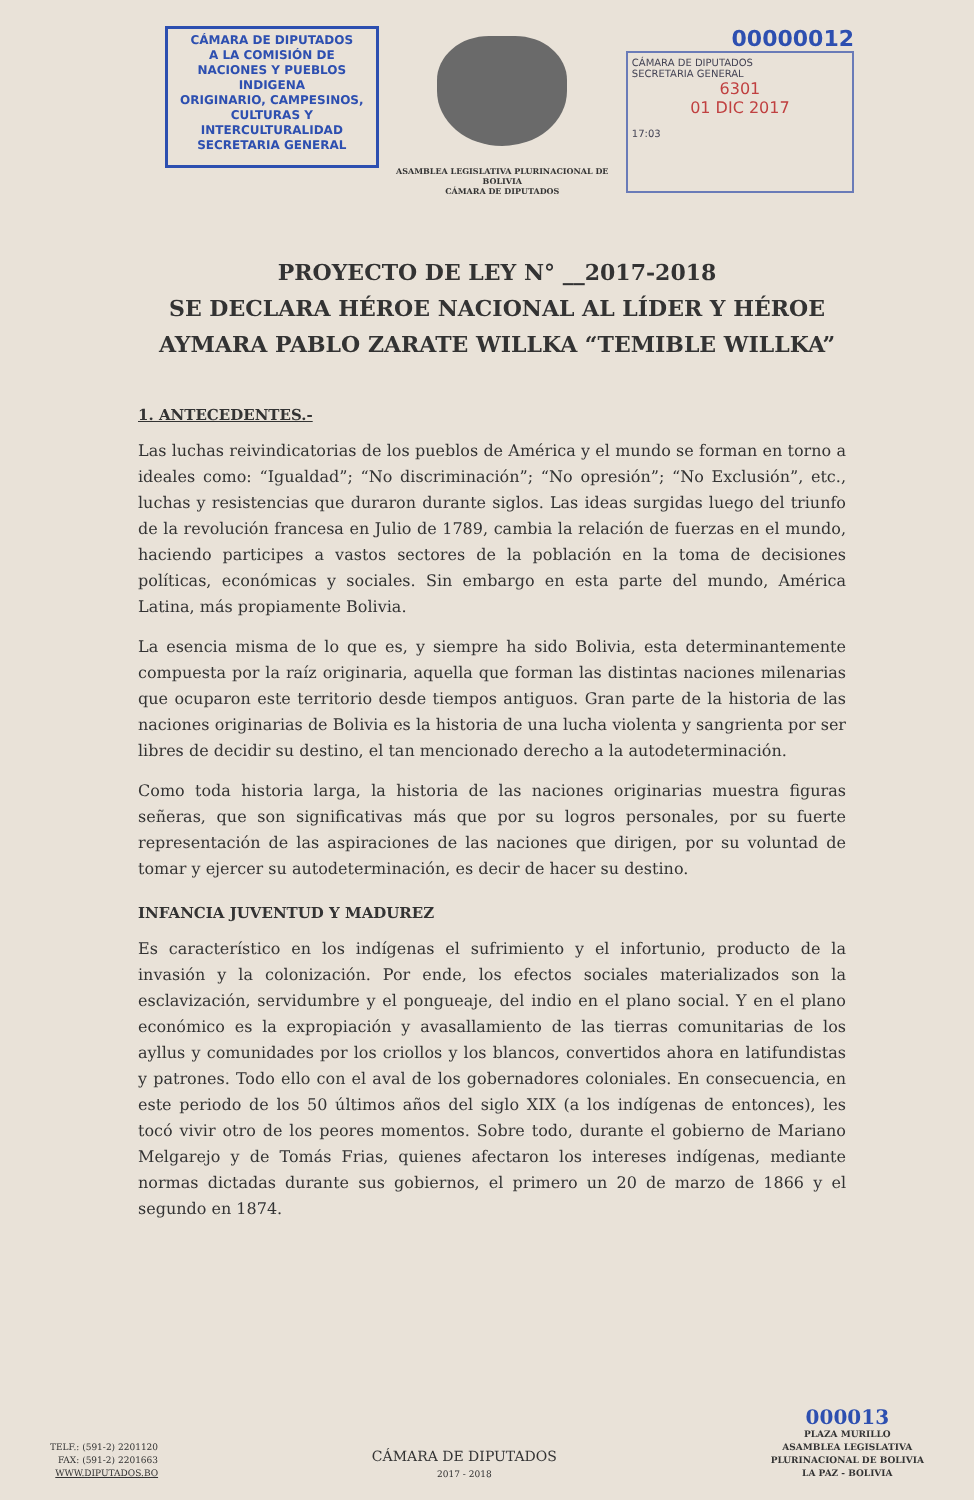CÁMARA DE DIPUTADOS
A LA COMISIÓN DE
NACIONES Y PUEBLOS INDIGENA
ORIGINARIO, CAMPESINOS,
CULTURAS Y INTERCULTURALIDAD
SECRETARIA GENERAL
ASAMBLEA LEGISLATIVA PLURINACIONAL DE BOLIVIA
CÁMARA DE DIPUTADOS
00000012
CÁMARA DE DIPUTADOS
SECRETARIA GENERAL
6301
01 DIC 2017
17:03
PROYECTO DE LEY N° __2017-2018
SE DECLARA HÉROE NACIONAL AL LÍDER Y HÉROE AYMARA PABLO ZARATE WILLKA “TEMIBLE WILLKA”
1. ANTECEDENTES.-
Las luchas reivindicatorias de los pueblos de América y el mundo se forman en torno a ideales como: “Igualdad”; “No discriminación”; “No opresión”; “No Exclusión”, etc., luchas y resistencias que duraron durante siglos. Las ideas surgidas luego del triunfo de la revolución francesa en Julio de 1789, cambia la relación de fuerzas en el mundo, haciendo participes a vastos sectores de la población en la toma de decisiones políticas, económicas y sociales. Sin embargo en esta parte del mundo, América Latina, más propiamente Bolivia.
La esencia misma de lo que es, y siempre ha sido Bolivia, esta determinantemente compuesta por la raíz originaria, aquella que forman las distintas naciones milenarias que ocuparon este territorio desde tiempos antiguos. Gran parte de la historia de las naciones originarias de Bolivia es la historia de una lucha violenta y sangrienta por ser libres de decidir su destino, el tan mencionado derecho a la autodeterminación.
Como toda historia larga, la historia de las naciones originarias muestra figuras señeras, que son significativas más que por su logros personales, por su fuerte representación de las aspiraciones de las naciones que dirigen, por su voluntad de tomar y ejercer su autodeterminación, es decir de hacer su destino.
INFANCIA JUVENTUD Y MADUREZ
Es característico en los indígenas el sufrimiento y el infortunio, producto de la invasión y la colonización. Por ende, los efectos sociales materializados son la esclavización, servidumbre y el pongueaje, del indio en el plano social. Y en el plano económico es la expropiación y avasallamiento de las tierras comunitarias de los ayllus y comunidades por los criollos y los blancos, convertidos ahora en latifundistas y patrones. Todo ello con el aval de los gobernadores coloniales. En consecuencia, en este periodo de los 50 últimos años del siglo XIX (a los indígenas de entonces), les tocó vivir otro de los peores momentos. Sobre todo, durante el gobierno de Mariano Melgarejo y de Tomás Frias, quienes afectaron los intereses indígenas, mediante normas dictadas durante sus gobiernos, el primero un 20 de marzo de 1866 y el segundo en 1874.
TELF.: (591-2) 2201120
FAX: (591-2) 2201663
WWW.DIPUTADOS.BO
CÁMARA DE DIPUTADOS
2017 - 2018
000013
PLAZA MURILLO
ASAMBLEA LEGISLATIVA
PLURINACIONAL DE BOLIVIA
LA PAZ - BOLIVIA